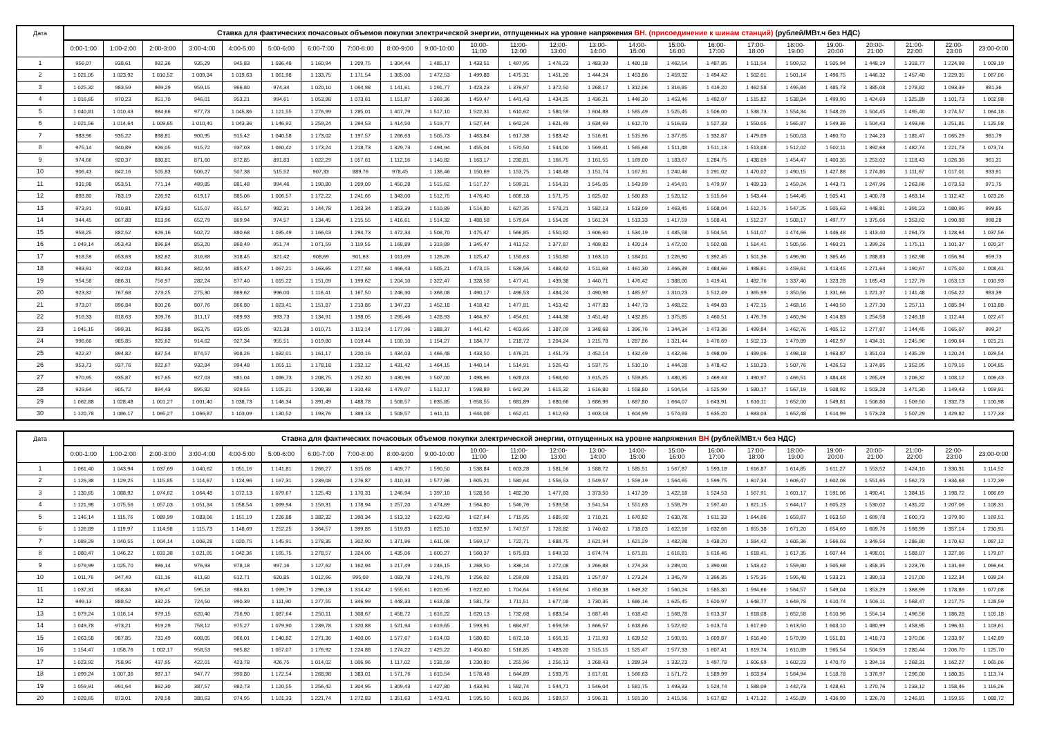| Дата | Ставка для фактических почасовых объемов покупки электрической энергии, отпущенных на уровне напряжения ВН. (присоединение к шинам станций) (рублей/МВт.ч без НДС) | | | | | | | | | | | | | | | | | | | | | | | |
| --- | --- | --- | --- | --- | --- | --- | --- | --- | --- | --- | --- | --- | --- | --- | --- | --- | --- | --- | --- | --- | --- | --- | --- | --- |
| | 0:00-1:00 | 1:00-2:00 | 2:00-3:00 | 3:00-4:00 | 4:00-5:00 | 5:00-6:00 | 6:00-7:00 | 7:00-8:00 | 8:00-9:00 | 9:00-10:00 | 10:00- 11:00 | 11:00- 12:00 | 12:00- 13:00 | 13:00- 14:00 | 14:00- 15:00 | 15:00- 16:00 | 16:00- 17:00 | 17:00- 18:00 | 18:00- 19:00 | 19:00- 20:00 | 20:00- 21:00 | 21:00- 22:00 | 22:00- 23:00 | 23:00-0:00 |
| 1 | 956,07 | 938,61 | 932,36 | 935,29 | 945,83 | 1 036,48 | 1 160,94 | 1 209,75 | 1 304,44 | 1 485,17 | 1 433,51 | 1 497,95 | 1 476,23 | 1 483,39 | 1 480,18 | 1 462,54 | 1 487,85 | 1 511,54 | 1 509,52 | 1 505,94 | 1 448,19 | 1 318,77 | 1 224,98 | 1 009,19 |
| 2 | 1 021,05 | 1 023,92 | 1 010,52 | 1 009,34 | 1 019,63 | 1 061,98 | 1 133,75 | 1 171,54 | 1 305,00 | 1 472,53 | 1 499,88 | 1 475,31 | 1 451,20 | 1 444,24 | 1 453,86 | 1 459,32 | 1 494,42 | 1 502,01 | 1 501,14 | 1 496,75 | 1 446,32 | 1 457,40 | 1 229,35 | 1 067,06 |
| 3 | 1 025,32 | 983,59 | 969,29 | 959,15 | 966,80 | 974,34 | 1 020,10 | 1 064,98 | 1 141,61 | 1 291,77 | 1 423,23 | 1 376,97 | 1 372,50 | 1 268,17 | 1 312,06 | 1 316,85 | 1 419,20 | 1 462,58 | 1 495,84 | 1 485,73 | 1 385,08 | 1 278,82 | 1 093,39 | 981,36 |
| 4 | 1 016,65 | 970,23 | 951,70 | 946,01 | 953,21 | 994,61 | 1 053,98 | 1 073,61 | 1 151,87 | 1 369,36 | 1 459,47 | 1 441,43 | 1 434,25 | 1 436,21 | 1 446,30 | 1 453,46 | 1 492,07 | 1 515,82 | 1 538,84 | 1 499,90 | 1 424,69 | 1 325,89 | 1 101,73 | 1 002,98 |
| 5 | 1 040,81 | 1 010,43 | 984,66 | 977,73 | 1 045,86 | 1 121,55 | 1 276,99 | 1 285,01 | 1 407,79 | 1 517,10 | 1 522,31 | 1 610,62 | 1 580,59 | 1 604,88 | 1 565,49 | 1 525,45 | 1 506,00 | 1 538,73 | 1 554,34 | 1 548,26 | 1 504,45 | 1 495,40 | 1 274,57 | 1 064,18 |
| 6 | 1 021,56 | 1 014,64 | 1 009,65 | 1 010,40 | 1 043,36 | 1 146,92 | 1 259,24 | 1 294,53 | 1 414,50 | 1 519,77 | 1 527,64 | 1 642,24 | 1 621,49 | 1 634,69 | 1 612,70 | 1 516,83 | 1 527,33 | 1 550,05 | 1 565,87 | 1 549,36 | 1 504,43 | 1 493,66 | 1 251,81 | 1 125,58 |
| 7 | 983,96 | 935,22 | 898,81 | 900,95 | 915,42 | 1 040,58 | 1 173,02 | 1 197,57 | 1 266,63 | 1 505,73 | 1 463,84 | 1 617,38 | 1 583,42 | 1 516,61 | 1 515,96 | 1 377,65 | 1 332,87 | 1 479,09 | 1 500,03 | 1 460,70 | 1 244,23 | 1 181,47 | 1 065,29 | 981,79 |
| 8 | 975,14 | 940,89 | 926,05 | 915,72 | 937,03 | 1 060,42 | 1 173,24 | 1 218,73 | 1 329,73 | 1 494,94 | 1 455,04 | 1 570,50 | 1 544,00 | 1 569,41 | 1 565,68 | 1 511,48 | 1 511,13 | 1 513,08 | 1 512,02 | 1 502,11 | 1 392,68 | 1 482,74 | 1 221,73 | 1 073,74 |
| 9 | 974,66 | 920,37 | 880,81 | 871,60 | 872,85 | 891,83 | 1 022,29 | 1 057,61 | 1 112,16 | 1 140,82 | 1 163,17 | 1 230,81 | 1 166,75 | 1 161,55 | 1 169,00 | 1 183,67 | 1 284,75 | 1 438,09 | 1 454,47 | 1 400,35 | 1 253,02 | 1 118,43 | 1 026,36 | 961,31 |
| 10 | 906,43 | 842,16 | 505,83 | 506,27 | 507,38 | 515,52 | 907,33 | 889,76 | 978,45 | 1 136,46 | 1 150,69 | 1 153,75 | 1 148,48 | 1 151,74 | 1 167,91 | 1 240,46 | 1 291,02 | 1 470,02 | 1 490,15 | 1 427,88 | 1 274,80 | 1 111,67 | 1 017,01 | 933,91 |
| 11 | 931,98 | 853,51 | 771,14 | 489,85 | 881,48 | 994,46 | 1 190,80 | 1 209,09 | 1 450,28 | 1 515,62 | 1 517,27 | 1 599,31 | 1 554,31 | 1 545,05 | 1 543,99 | 1 454,91 | 1 479,97 | 1 489,33 | 1 459,24 | 1 443,71 | 1 247,96 | 1 263,66 | 1 073,53 | 971,75 |
| 12 | 893,80 | 783,19 | 226,92 | 619,17 | 885,06 | 1 006,57 | 1 172,22 | 1 241,66 | 1 343,00 | 1 512,75 | 1 476,40 | 1 606,18 | 1 571,75 | 1 625,02 | 1 580,83 | 1 520,12 | 1 515,64 | 1 543,44 | 1 544,45 | 1 505,41 | 1 400,78 | 1 463,14 | 1 112,42 | 1 023,26 |
| 13 | 973,91 | 910,81 | 873,82 | 515,07 | 651,57 | 982,31 | 1 144,78 | 1 203,34 | 1 353,39 | 1 510,89 | 1 514,80 | 1 627,35 | 1 578,21 | 1 582,13 | 1 513,09 | 1 463,45 | 1 508,04 | 1 512,75 | 1 547,25 | 1 505,63 | 1 448,81 | 1 391,23 | 1 080,95 | 999,85 |
| 14 | 944,45 | 867,88 | 813,96 | 652,79 | 869,94 | 974,57 | 1 134,45 | 1 215,55 | 1 416,61 | 1 514,32 | 1 488,58 | 1 579,64 | 1 554,26 | 1 561,24 | 1 513,33 | 1 417,59 | 1 508,41 | 1 512,27 | 1 508,17 | 1 497,77 | 1 375,66 | 1 353,62 | 1 090,98 | 998,28 |
| 15 | 958,25 | 882,52 | 626,16 | 502,72 | 880,68 | 1 035,49 | 1 166,03 | 1 294,73 | 1 472,34 | 1 508,70 | 1 475,47 | 1 566,85 | 1 550,82 | 1 606,60 | 1 534,19 | 1 485,58 | 1 504,54 | 1 511,07 | 1 474,66 | 1 446,48 | 1 313,40 | 1 264,73 | 1 128,64 | 1 037,56 |
| 16 | 1 049,14 | 953,43 | 896,84 | 853,20 | 860,49 | 951,74 | 1 071,59 | 1 119,55 | 1 168,89 | 1 319,89 | 1 345,47 | 1 411,52 | 1 377,87 | 1 409,82 | 1 420,14 | 1 472,00 | 1 502,08 | 1 514,41 | 1 505,56 | 1 460,21 | 1 399,26 | 1 175,11 | 1 101,37 | 1 020,37 |
| 17 | 918,59 | 653,63 | 332,62 | 316,68 | 318,45 | 321,42 | 908,69 | 901,63 | 1 011,69 | 1 126,26 | 1 125,47 | 1 150,63 | 1 150,80 | 1 163,10 | 1 184,01 | 1 226,90 | 1 392,45 | 1 501,36 | 1 496,90 | 1 365,46 | 1 288,83 | 1 162,98 | 1 056,94 | 959,73 |
| 18 | 993,91 | 902,03 | 881,84 | 842,44 | 885,47 | 1 067,21 | 1 163,65 | 1 277,68 | 1 466,43 | 1 505,21 | 1 473,15 | 1 539,56 | 1 488,42 | 1 511,68 | 1 461,30 | 1 466,39 | 1 484,66 | 1 498,61 | 1 459,61 | 1 413,45 | 1 271,64 | 1 190,67 | 1 075,02 | 1 008,41 |
| 19 | 954,58 | 886,31 | 756,97 | 282,24 | 877,40 | 1 015,22 | 1 151,09 | 1 199,62 | 1 204,10 | 1 322,47 | 1 328,58 | 1 477,41 | 1 439,38 | 1 440,71 | 1 476,42 | 1 388,00 | 1 419,41 | 1 482,76 | 1 337,40 | 1 323,28 | 1 165,43 | 1 127,79 | 1 053,13 | 1 010,93 |
| 20 | 923,32 | 767,68 | 273,25 | 275,30 | 869,62 | 996,00 | 1 116,41 | 1 167,50 | 1 246,30 | 1 368,08 | 1 490,17 | 1 496,53 | 1 484,24 | 1 490,98 | 1 485,97 | 1 310,23 | 1 512,49 | 1 365,99 | 1 350,56 | 1 331,66 | 1 221,37 | 1 141,48 | 1 054,22 | 983,39 |
| 21 | 973,07 | 896,84 | 800,26 | 807,76 | 866,80 | 1 023,41 | 1 151,87 | 1 213,86 | 1 347,23 | 1 452,18 | 1 418,42 | 1 477,81 | 1 453,42 | 1 477,83 | 1 447,73 | 1 468,22 | 1 494,83 | 1 472,15 | 1 468,16 | 1 440,59 | 1 277,30 | 1 257,11 | 1 085,94 | 1 013,88 |
| 22 | 916,33 | 818,63 | 309,76 | 311,17 | 689,93 | 993,73 | 1 134,91 | 1 198,05 | 1 295,46 | 1 428,93 | 1 464,97 | 1 454,61 | 1 444,38 | 1 451,48 | 1 432,85 | 1 375,85 | 1 460,51 | 1 476,79 | 1 460,94 | 1 414,83 | 1 254,58 | 1 246,18 | 1 112,44 | 1 022,47 |
| 23 | 1 045,15 | 999,31 | 963,88 | 863,75 | 835,05 | 921,38 | 1 010,71 | 1 113,14 | 1 177,96 | 1 388,37 | 1 441,42 | 1 403,66 | 1 387,09 | 1 348,68 | 1 396,76 | 1 344,34 | 1 473,36 | 1 499,84 | 1 462,76 | 1 405,12 | 1 277,87 | 1 144,45 | 1 065,07 | 999,37 |
| 24 | 996,66 | 985,85 | 925,62 | 914,62 | 927,34 | 955,51 | 1 019,80 | 1 019,44 | 1 100,10 | 1 154,27 | 1 184,77 | 1 218,72 | 1 204,24 | 1 215,78 | 1 287,86 | 1 321,44 | 1 476,69 | 1 502,13 | 1 479,89 | 1 462,97 | 1 434,31 | 1 245,96 | 1 090,64 | 1 021,21 |
| 25 | 922,37 | 894,82 | 837,54 | 874,57 | 908,26 | 1 032,01 | 1 161,17 | 1 220,16 | 1 434,03 | 1 466,48 | 1 433,50 | 1 476,21 | 1 451,73 | 1 452,14 | 1 432,49 | 1 432,66 | 1 498,09 | 1 489,06 | 1 498,18 | 1 463,87 | 1 351,03 | 1 435,29 | 1 120,24 | 1 029,54 |
| 26 | 953,73 | 937,76 | 922,67 | 932,84 | 994,48 | 1 055,11 | 1 178,18 | 1 232,12 | 1 431,42 | 1 464,15 | 1 440,14 | 1 514,91 | 1 526,43 | 1 537,75 | 1 510,10 | 1 444,28 | 1 478,42 | 1 510,23 | 1 507,76 | 1 426,53 | 1 374,85 | 1 352,95 | 1 079,16 | 1 004,85 |
| 27 | 970,95 | 935,87 | 917,65 | 927,03 | 981,04 | 1 086,73 | 1 208,75 | 1 252,30 | 1 430,96 | 1 507,00 | 1 498,66 | 1 628,03 | 1 568,60 | 1 615,25 | 1 559,85 | 1 480,35 | 1 469,43 | 1 490,97 | 1 466,51 | 1 484,48 | 1 265,49 | 1 206,32 | 1 108,12 | 1 006,43 |
| 28 | 929,64 | 905,72 | 894,43 | 895,82 | 929,55 | 1 105,21 | 1 208,38 | 1 310,48 | 1 479,07 | 1 512,17 | 1 598,89 | 1 642,39 | 1 615,32 | 1 616,80 | 1 558,80 | 1 504,54 | 1 525,99 | 1 580,17 | 1 567,19 | 1 508,92 | 1 503,28 | 1 471,30 | 1 149,43 | 1 059,91 |
| 29 | 1 062,88 | 1 028,48 | 1 001,27 | 1 001,40 | 1 038,73 | 1 146,34 | 1 391,49 | 1 488,78 | 1 508,57 | 1 635,85 | 1 658,55 | 1 681,89 | 1 680,66 | 1 686,96 | 1 687,80 | 1 664,07 | 1 643,91 | 1 610,11 | 1 652,00 | 1 549,81 | 1 506,80 | 1 509,50 | 1 332,73 | 1 100,98 |
| 30 | 1 120,78 | 1 086,17 | 1 065,27 | 1 066,87 | 1 103,09 | 1 130,52 | 1 193,76 | 1 389,13 | 1 508,57 | 1 611,11 | 1 644,08 | 1 652,41 | 1 612,63 | 1 603,18 | 1 604,99 | 1 574,93 | 1 635,20 | 1 683,03 | 1 652,48 | 1 614,99 | 1 573,28 | 1 507,29 | 1 429,82 | 1 177,33 |
| Дата | Ставка для фактических почасовых объемов покупки электрической энергии, отпущенных на уровне напряжения ВН (рублей/МВт.ч без НДС) | | | | | | | | | | | | | | | | | | | | | | | |
| --- | --- | --- | --- | --- | --- | --- | --- | --- | --- | --- | --- | --- | --- | --- | --- | --- | --- | --- | --- | --- | --- | --- | --- | --- |
| | 0:00-1:00 | 1:00-2:00 | 2:00-3:00 | 3:00-4:00 | 4:00-5:00 | 5:00-6:00 | 6:00-7:00 | 7:00-8:00 | 8:00-9:00 | 9:00-10:00 | 10:00- 11:00 | 11:00- 12:00 | 12:00- 13:00 | 13:00- 14:00 | 14:00- 15:00 | 15:00- 16:00 | 16:00- 17:00 | 17:00- 18:00 | 18:00- 19:00 | 19:00- 20:00 | 20:00- 21:00 | 21:00- 22:00 | 22:00- 23:00 | 23:00-0:00 |
| 1 | 1 061,40 | 1 043,94 | 1 037,69 | 1 040,62 | 1 051,16 | 1 141,81 | 1 266,27 | 1 315,08 | 1 409,77 | 1 590,50 | 1 538,84 | 1 603,28 | 1 581,56 | 1 588,72 | 1 585,51 | 1 567,87 | 1 593,18 | 1 616,87 | 1 614,85 | 1 611,27 | 1 553,52 | 1 424,10 | 1 330,31 | 1 114,52 |
| 2 | 1 126,38 | 1 129,25 | 1 115,85 | 1 114,67 | 1 124,96 | 1 167,31 | 1 239,08 | 1 276,87 | 1 410,33 | 1 577,86 | 1 605,21 | 1 580,64 | 1 556,53 | 1 549,57 | 1 559,19 | 1 564,65 | 1 599,75 | 1 607,34 | 1 606,47 | 1 602,08 | 1 551,65 | 1 562,73 | 1 334,68 | 1 172,39 |
| 3 | 1 130,65 | 1 088,92 | 1 074,62 | 1 064,48 | 1 072,13 | 1 079,67 | 1 125,43 | 1 170,31 | 1 246,94 | 1 397,10 | 1 528,56 | 1 482,30 | 1 477,83 | 1 373,50 | 1 417,39 | 1 422,18 | 1 524,53 | 1 567,91 | 1 601,17 | 1 591,06 | 1 490,41 | 1 384,15 | 1 198,72 | 1 086,69 |
| 4 | 1 121,98 | 1 075,56 | 1 057,03 | 1 051,34 | 1 058,54 | 1 099,94 | 1 159,31 | 1 178,94 | 1 257,20 | 1 474,69 | 1 564,80 | 1 546,76 | 1 539,58 | 1 541,54 | 1 551,63 | 1 558,79 | 1 597,40 | 1 621,15 | 1 644,17 | 1 605,23 | 1 530,02 | 1 431,22 | 1 207,06 | 1 108,31 |
| 5 | 1 146,14 | 1 115,76 | 1 089,99 | 1 083,06 | 1 151,19 | 1 226,88 | 1 382,32 | 1 390,34 | 1 513,12 | 1 622,43 | 1 627,64 | 1 715,95 | 1 685,92 | 1 710,21 | 1 670,82 | 1 630,78 | 1 611,33 | 1 644,06 | 1 659,67 | 1 653,59 | 1 609,78 | 1 600,73 | 1 379,90 | 1 169,51 |
| 6 | 1 126,89 | 1 119,97 | 1 114,98 | 1 115,73 | 1 148,69 | 1 252,25 | 1 364,57 | 1 399,86 | 1 519,83 | 1 625,10 | 1 632,97 | 1 747,57 | 1 726,82 | 1 740,02 | 1 718,03 | 1 622,16 | 1 632,66 | 1 655,38 | 1 671,20 | 1 654,69 | 1 609,76 | 1 598,99 | 1 357,14 | 1 230,91 |
| 7 | 1 089,29 | 1 040,55 | 1 004,14 | 1 006,28 | 1 020,75 | 1 145,91 | 1 278,35 | 1 302,90 | 1 371,96 | 1 611,06 | 1 569,17 | 1 722,71 | 1 688,75 | 1 621,94 | 1 621,29 | 1 482,98 | 1 438,20 | 1 584,42 | 1 605,36 | 1 566,03 | 1 349,56 | 1 286,80 | 1 170,62 | 1 087,12 |
| 8 | 1 080,47 | 1 046,22 | 1 031,38 | 1 021,05 | 1 042,36 | 1 165,75 | 1 278,57 | 1 324,06 | 1 435,06 | 1 600,27 | 1 560,37 | 1 675,83 | 1 649,33 | 1 674,74 | 1 671,01 | 1 616,81 | 1 616,46 | 1 618,41 | 1 617,35 | 1 607,44 | 1 498,01 | 1 588,07 | 1 327,06 | 1 179,07 |
| 9 | 1 079,99 | 1 025,70 | 986,14 | 976,93 | 978,18 | 997,16 | 1 127,62 | 1 162,94 | 1 217,49 | 1 246,15 | 1 268,50 | 1 336,14 | 1 272,08 | 1 266,88 | 1 274,33 | 1 289,00 | 1 390,08 | 1 543,42 | 1 559,80 | 1 505,68 | 1 358,35 | 1 223,76 | 1 131,69 | 1 066,64 |
| 10 | 1 011,76 | 947,49 | 611,16 | 611,60 | 612,71 | 620,85 | 1 012,66 | 995,09 | 1 083,78 | 1 241,79 | 1 256,02 | 1 259,08 | 1 253,81 | 1 257,07 | 1 273,24 | 1 345,79 | 1 396,35 | 1 575,35 | 1 595,48 | 1 533,21 | 1 380,13 | 1 217,00 | 1 122,34 | 1 039,24 |
| 11 | 1 037,31 | 958,84 | 876,47 | 595,18 | 986,81 | 1 099,79 | 1 296,13 | 1 314,42 | 1 555,61 | 1 620,95 | 1 622,60 | 1 704,64 | 1 659,64 | 1 650,38 | 1 649,32 | 1 560,24 | 1 585,30 | 1 594,66 | 1 564,57 | 1 549,04 | 1 353,29 | 1 368,99 | 1 178,86 | 1 077,08 |
| 12 | 999,13 | 888,52 | 332,25 | 724,50 | 990,39 | 1 111,90 | 1 277,55 | 1 346,99 | 1 448,33 | 1 618,08 | 1 581,73 | 1 711,51 | 1 677,08 | 1 730,35 | 1 686,16 | 1 625,45 | 1 620,97 | 1 648,77 | 1 649,78 | 1 610,74 | 1 506,11 | 1 568,47 | 1 217,75 | 1 128,59 |
| 13 | 1 079,24 | 1 016,14 | 979,15 | 620,40 | 756,90 | 1 087,64 | 1 250,11 | 1 308,67 | 1 458,72 | 1 616,22 | 1 620,13 | 1 732,68 | 1 683,54 | 1 687,46 | 1 618,42 | 1 568,78 | 1 613,37 | 1 618,08 | 1 652,58 | 1 610,96 | 1 554,14 | 1 496,56 | 1 186,28 | 1 105,18 |
| 14 | 1 049,78 | 973,21 | 919,29 | 758,12 | 975,27 | 1 079,90 | 1 239,78 | 1 320,88 | 1 521,94 | 1 619,65 | 1 593,91 | 1 684,97 | 1 659,59 | 1 666,57 | 1 618,66 | 1 522,92 | 1 613,74 | 1 617,60 | 1 613,50 | 1 603,10 | 1 480,99 | 1 458,95 | 1 196,31 | 1 103,61 |
| 15 | 1 063,58 | 987,85 | 731,49 | 608,05 | 986,01 | 1 140,82 | 1 271,36 | 1 400,06 | 1 577,67 | 1 614,03 | 1 580,80 | 1 672,18 | 1 656,15 | 1 711,93 | 1 639,52 | 1 590,91 | 1 609,87 | 1 616,40 | 1 579,99 | 1 551,81 | 1 418,73 | 1 370,06 | 1 233,97 | 1 142,89 |
| 16 | 1 154,47 | 1 058,76 | 1 002,17 | 958,53 | 965,82 | 1 057,07 | 1 176,92 | 1 224,88 | 1 274,22 | 1 425,22 | 1 450,80 | 1 516,85 | 1 483,20 | 1 515,15 | 1 525,47 | 1 577,33 | 1 607,41 | 1 619,74 | 1 610,89 | 1 565,54 | 1 504,59 | 1 280,44 | 1 206,70 | 1 125,70 |
| 17 | 1 023,92 | 758,96 | 437,95 | 422,01 | 423,78 | 426,75 | 1 014,02 | 1 006,96 | 1 117,02 | 1 231,59 | 1 230,80 | 1 255,96 | 1 256,13 | 1 268,43 | 1 289,34 | 1 332,23 | 1 497,78 | 1 606,69 | 1 602,23 | 1 470,79 | 1 394,16 | 1 268,31 | 1 162,27 | 1 065,06 |
| 18 | 1 099,24 | 1 007,36 | 987,17 | 947,77 | 990,80 | 1 172,54 | 1 268,98 | 1 383,01 | 1 571,76 | 1 610,54 | 1 578,48 | 1 644,89 | 1 593,75 | 1 617,01 | 1 566,63 | 1 571,72 | 1 589,99 | 1 603,94 | 1 564,94 | 1 518,78 | 1 376,97 | 1 296,00 | 1 180,35 | 1 113,74 |
| 19 | 1 059,91 | 991,64 | 862,30 | 387,57 | 982,73 | 1 120,55 | 1 256,42 | 1 304,95 | 1 309,43 | 1 427,80 | 1 433,91 | 1 582,74 | 1 544,71 | 1 546,04 | 1 581,75 | 1 493,33 | 1 524,74 | 1 588,09 | 1 442,73 | 1 428,61 | 1 270,76 | 1 233,12 | 1 158,46 | 1 116,26 |
| 20 | 1 028,65 | 873,01 | 378,58 | 380,63 | 974,95 | 1 101,33 | 1 221,74 | 1 272,83 | 1 351,63 | 1 473,41 | 1 595,50 | 1 601,86 | 1 589,57 | 1 596,31 | 1 591,30 | 1 415,56 | 1 617,82 | 1 471,32 | 1 455,89 | 1 436,99 | 1 326,70 | 1 246,81 | 1 159,55 | 1 088,72 |